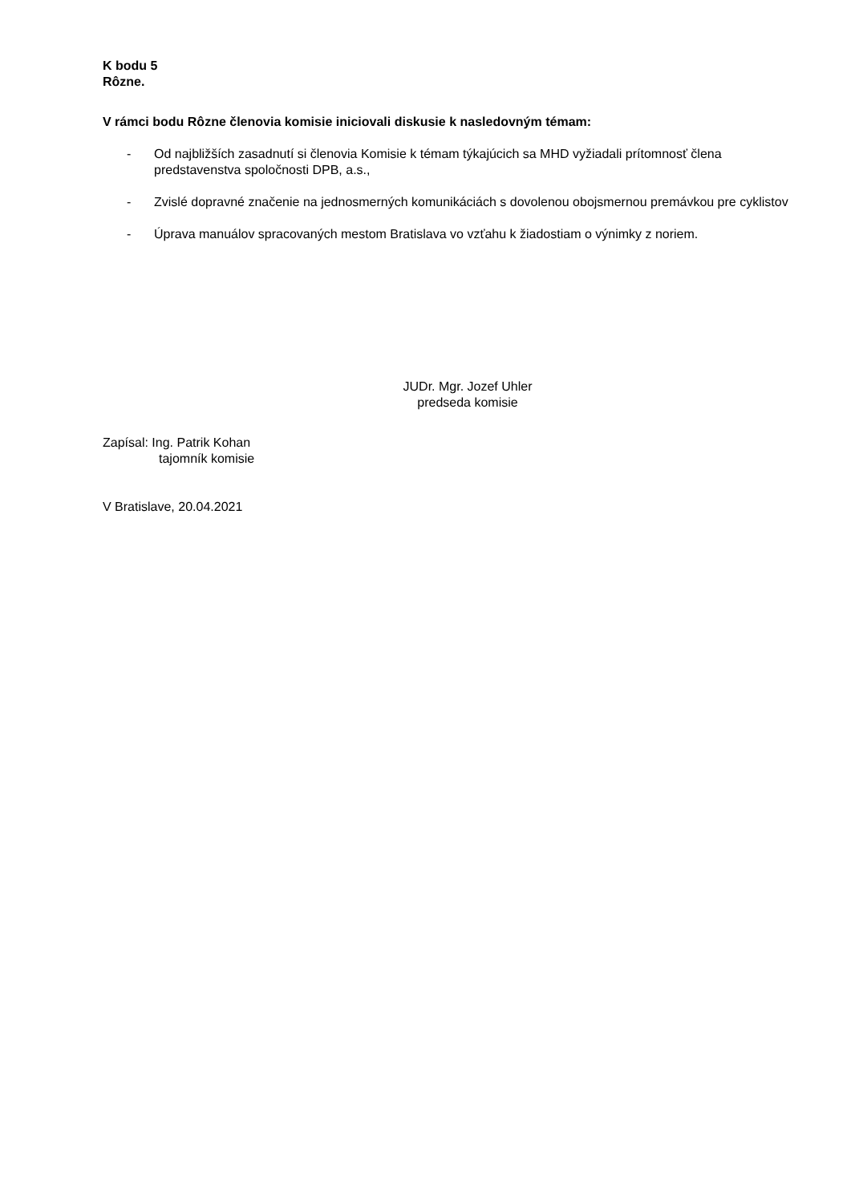K bodu 5
Rôzne.
V rámci bodu Rôzne členovia komisie iniciovali diskusie k nasledovným témam:
- Od najbližších zasadnutí si členovia Komisie k témam týkajúcich sa MHD vyžiadali prítomnosť člena predstavenstva spoločnosti DPB, a.s.,
- Zvislé dopravné značenie na jednosmerných komunikáciách s dovolenou obojsmernou premávkou pre cyklistov
- Úprava manuálov spracovaných mestom Bratislava vo vzťahu k žiadostiam o výnimky z noriem.
JUDr. Mgr. Jozef Uhler
predseda komisie
Zapísal: Ing. Patrik Kohan
tajomník komisie
V Bratislave, 20.04.2021